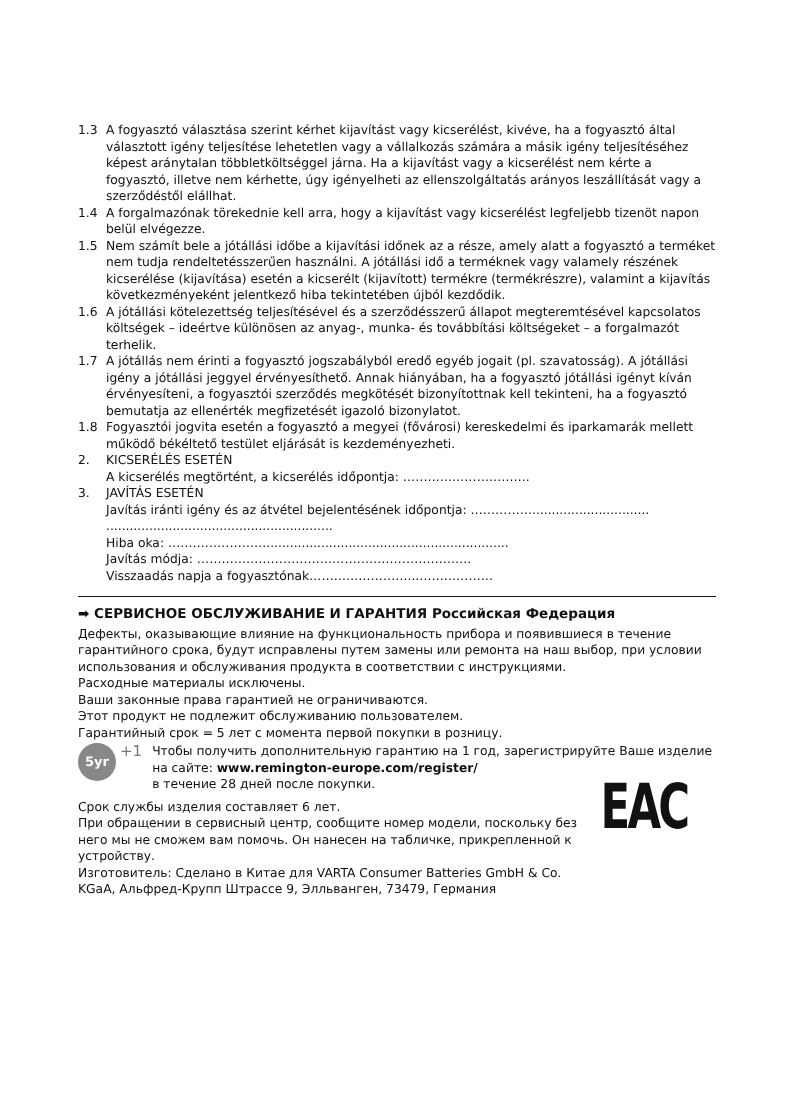1.3 A fogyasztó választása szerint kérhet kijavítást vagy kicserélést, kivéve, ha a fogyasztó által választott igény teljesítése lehetetlen vagy a vállalkozás számára a másik igény teljesítéséhez képest aránytalan többletköltséggel járna. Ha a kijavítást vagy a kicserélést nem kérte a fogyasztó, illetve nem kérhette, úgy igényelheti az ellenszolgáltatás arányos leszállítását vagy a szerződéstől elállhat.
1.4 A forgalmazónak törekednie kell arra, hogy a kijavítást vagy kicserélést legfeljebb tizenöt napon belül elvégezze.
1.5 Nem számít bele a jótállási időbe a kijavítási időnek az a része, amely alatt a fogyasztó a terméket nem tudja rendeltetésszerűen használni. A jótállási idő a terméknek vagy valamely részének kicserélése (kijavítása) esetén a kicserélt (kijavított) termékre (termékrészre), valamint a kijavítás következményeként jelentkező hiba tekintetében újból kezdődik.
1.6 A jótállási kötelezettség teljesítésével és a szerződésszerű állapot megteremtésével kapcsolatos költségek – ideértve különösen az anyag-, munka- és továbbítási költségeket – a forgalmazót terhelik.
1.7 A jótállás nem érinti a fogyasztó jogszabályból eredő egyéb jogait (pl. szavatosság). A jótállási igény a jótállási jeggyel érvényesíthető. Annak hiányában, ha a fogyasztó jótállási igényt kíván érvényesíteni, a fogyasztói szerződés megkötését bizonyítottnak kell tekinteni, ha a fogyasztó bemutatja az ellenérték megfizetését igazoló bizonylatot.
1.8 Fogyasztói jogvita esetén a fogyasztó a megyei (fővárosi) kereskedelmi és iparkamarák mellett működő békéltető testület eljárását is kezdeményezheti.
2. KICSERÉLÉS ESETÉN
A kicserélés megtörtént, a kicserélés időpontja: ………………………….
3. JAVÍTÁS ESETÉN
Javítás iránti igény és az átvétel bejelentésének időpontja: ……………..............................
..........................................................
Hiba oka: ……………………..............................................................
Javítás módja: ………………………………………………………….
Visszaadás napja a fogyasztónak……………………...………………
➡ СЕРВИСНОЕ ОБСЛУЖИВАНИЕ И ГАРАНТИЯ Российская Федерация
Дефекты, оказывающие влияние на функциональность прибора и появившиеся в течение гарантийного срока, будут исправлены путем замены или ремонта на наш выбор, при условии использования и обслуживания продукта в соответствии с инструкциями.
Расходные материалы исключены.
Ваши законные права гарантией не ограничиваются.
Этот продукт не подлежит обслуживанию пользователем.
Гарантийный срок = 5 лет с момента первой покупки в розницу.
5yr
+1
Чтобы получить дополнительную гарантию на 1 год, зарегистрируйте Ваше изделие на сайте: www.remington-europe.com/register/
в течение 28 дней после покупки.
Срок службы изделия составляет 6 лет.
При обращении в сервисный центр, сообщите номер модели, поскольку без него мы не сможем вам помочь. Он нанесен на табличке, прикрепленной к устройству.
Изготовитель: Сделано в Китае для VARTA Consumer Batteries GmbH & Co. KGaA, Альфред-Крупп Штрассе 9, Элльванген, 73479, Германия
EAC